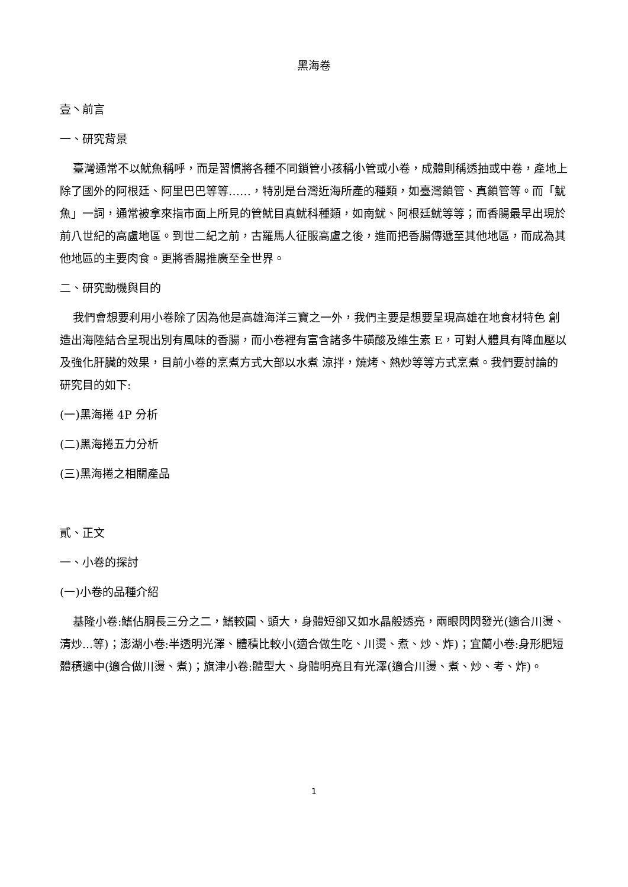黑海卷
壹丶前言
一、研究背景
臺灣通常不以魷魚稱呼，而是習慣將各種不同鎖管小孩稱小管或小卷，成體則稱透抽或中卷，產地上除了國外的阿根廷、阿里巴巴等等……，特別是台灣近海所產的種類，如臺灣鎖管、真鎖管等。而「魷魚」一詞，通常被拿來指市面上所見的管魷目真魷科種類，如南魷、阿根廷魷等等；而香腸最早出現於前八世紀的高盧地區。到世二紀之前，古羅馬人征服高盧之後，進而把香腸傳遞至其他地區，而成為其他地區的主要肉食。更將香腸推廣至全世界。
二、研究動機與目的
我們會想要利用小卷除了因為他是高雄海洋三寶之一外，我們主要是想要呈現高雄在地食材特色 創造出海陸結合呈現出別有風味的香腸，而小卷裡有富含諸多牛磺酸及維生素 E，可對人體具有降血壓以及強化肝臟的效果，目前小卷的烹煮方式大部以水煮 涼拌，燒烤、熱炒等等方式烹煮。我們要討論的研究目的如下:
(一)黑海捲 4P 分析
(二)黑海捲五力分析
(三)黑海捲之相關產品
貳、正文
一、小卷的探討
(一)小卷的品種介紹
基隆小卷:鰭佔胴長三分之二，鰭較圓、頭大，身體短卻又如水晶般透亮，兩眼閃閃發光(適合川燙、清炒...等)；澎湖小卷:半透明光澤、體積比較小(適合做生吃、川燙、煮、炒、炸)；宜蘭小卷:身形肥短體積適中(適合做川燙、煮)；旗津小卷:體型大、身體明亮且有光澤(適合川燙、煮、炒、考、炸)。
1